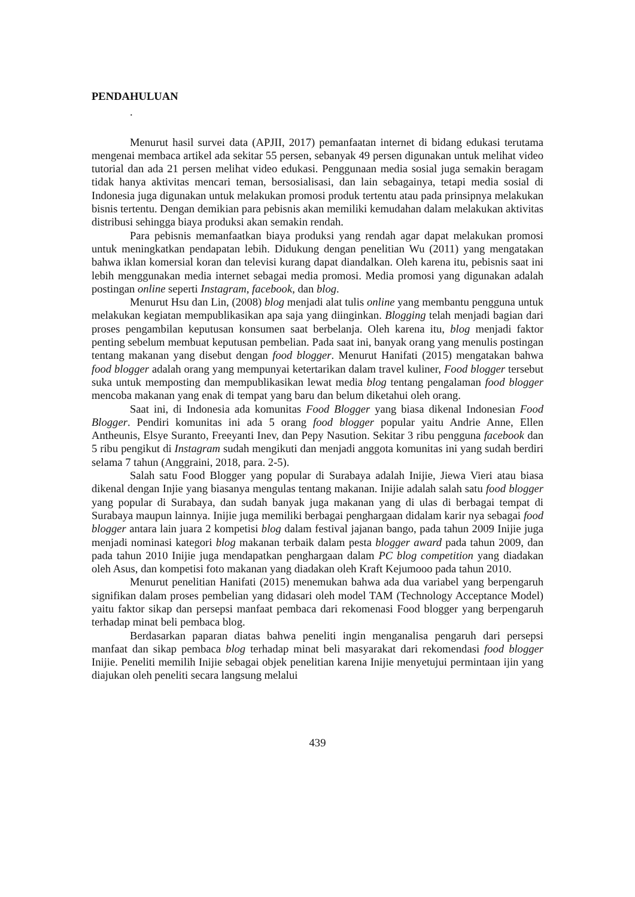PENDAHULUAN
.
Menurut hasil survei data (APJII, 2017) pemanfaatan internet di bidang edukasi terutama mengenai membaca artikel ada sekitar 55 persen, sebanyak 49 persen digunakan untuk melihat video tutorial dan ada 21 persen melihat video edukasi. Penggunaan media sosial juga semakin beragam tidak hanya aktivitas mencari teman, bersosialisasi, dan lain sebagainya, tetapi media sosial di Indonesia juga digunakan untuk melakukan promosi produk tertentu atau pada prinsipnya melakukan bisnis tertentu. Dengan demikian para pebisnis akan memiliki kemudahan dalam melakukan aktivitas distribusi sehingga biaya produksi akan semakin rendah.
Para pebisnis memanfaatkan biaya produksi yang rendah agar dapat melakukan promosi untuk meningkatkan pendapatan lebih. Didukung dengan penelitian Wu (2011) yang mengatakan bahwa iklan komersial koran dan televisi kurang dapat diandalkan. Oleh karena itu, pebisnis saat ini lebih menggunakan media internet sebagai media promosi. Media promosi yang digunakan adalah postingan online seperti Instagram, facebook, dan blog.
Menurut Hsu dan Lin, (2008) blog menjadi alat tulis online yang membantu pengguna untuk melakukan kegiatan mempublikasikan apa saja yang diinginkan. Blogging telah menjadi bagian dari proses pengambilan keputusan konsumen saat berbelanja. Oleh karena itu, blog menjadi faktor penting sebelum membuat keputusan pembelian. Pada saat ini, banyak orang yang menulis postingan tentang makanan yang disebut dengan food blogger. Menurut Hanifati (2015) mengatakan bahwa food blogger adalah orang yang mempunyai ketertarikan dalam travel kuliner, Food blogger tersebut suka untuk memposting dan mempublikasikan lewat media blog tentang pengalaman food blogger mencoba makanan yang enak di tempat yang baru dan belum diketahui oleh orang.
Saat ini, di Indonesia ada komunitas Food Blogger yang biasa dikenal Indonesian Food Blogger. Pendiri komunitas ini ada 5 orang food blogger popular yaitu Andrie Anne, Ellen Antheunis, Elsye Suranto, Freeyanti Inev, dan Pepy Nasution. Sekitar 3 ribu pengguna facebook dan 5 ribu pengikut di Instagram sudah mengikuti dan menjadi anggota komunitas ini yang sudah berdiri selama 7 tahun (Anggraini, 2018, para. 2-5).
Salah satu Food Blogger yang popular di Surabaya adalah Inijie, Jiewa Vieri atau biasa dikenal dengan Injie yang biasanya mengulas tentang makanan. Inijie adalah salah satu food blogger yang popular di Surabaya, dan sudah banyak juga makanan yang di ulas di berbagai tempat di Surabaya maupun lainnya. Inijie juga memiliki berbagai penghargaan didalam karir nya sebagai food blogger antara lain juara 2 kompetisi blog dalam festival jajanan bango, pada tahun 2009 Inijie juga menjadi nominasi kategori blog makanan terbaik dalam pesta blogger award pada tahun 2009, dan pada tahun 2010 Inijie juga mendapatkan penghargaan dalam PC blog competition yang diadakan oleh Asus, dan kompetisi foto makanan yang diadakan oleh Kraft Kejumooo pada tahun 2010.
Menurut penelitian Hanifati (2015) menemukan bahwa ada dua variabel yang berpengaruh signifikan dalam proses pembelian yang didasari oleh model TAM (Technology Acceptance Model) yaitu faktor sikap dan persepsi manfaat pembaca dari rekomenasi Food blogger yang berpengaruh terhadap minat beli pembaca blog.
Berdasarkan paparan diatas bahwa peneliti ingin menganalisa pengaruh dari persepsi manfaat dan sikap pembaca blog terhadap minat beli masyarakat dari rekomendasi food blogger Inijie. Peneliti memilih Inijie sebagai objek penelitian karena Inijie menyetujui permintaan ijin yang diajukan oleh peneliti secara langsung melalui
439